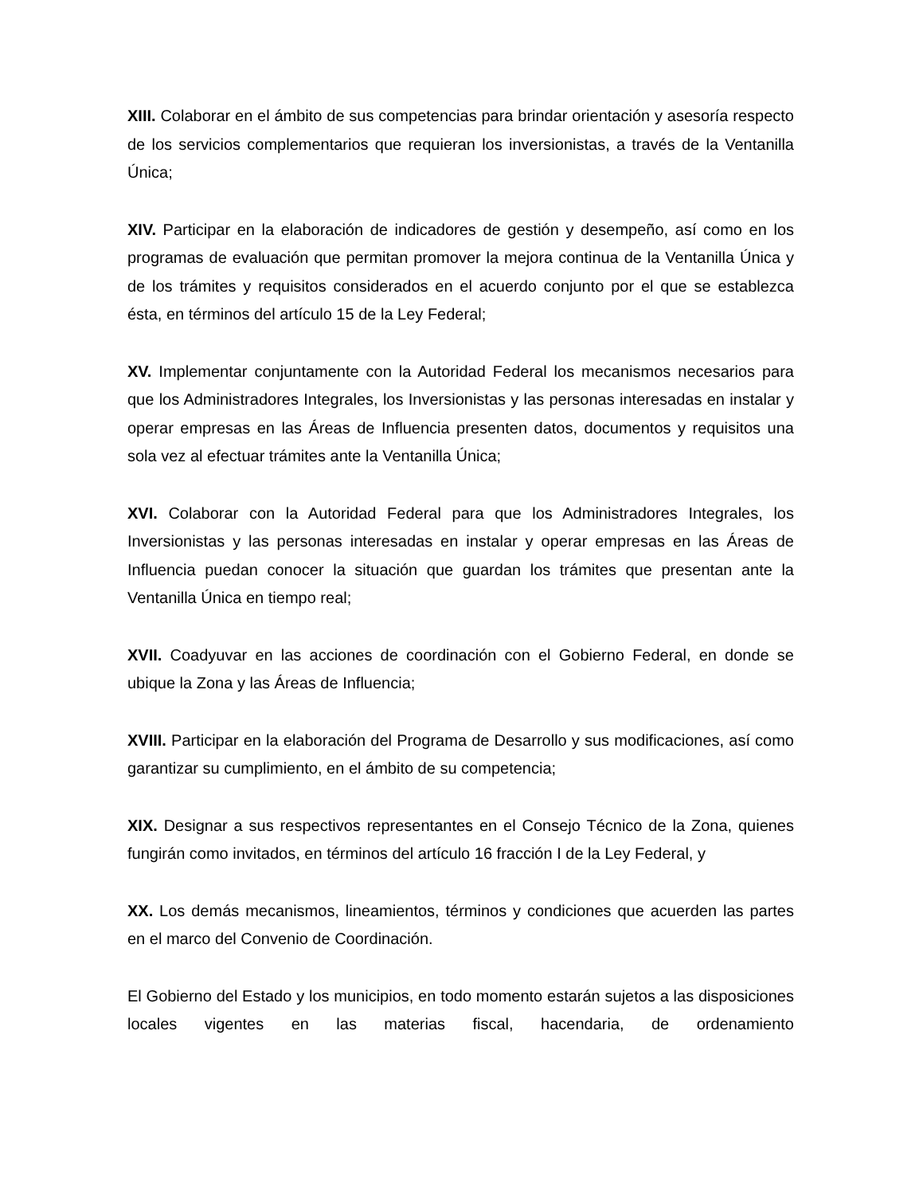XIII. Colaborar en el ámbito de sus competencias para brindar orientación y asesoría respecto de los servicios complementarios que requieran los inversionistas, a través de la Ventanilla Única;
XIV. Participar en la elaboración de indicadores de gestión y desempeño, así como en los programas de evaluación que permitan promover la mejora continua de la Ventanilla Única y de los trámites y requisitos considerados en el acuerdo conjunto por el que se establezca ésta, en términos del artículo 15 de la Ley Federal;
XV. Implementar conjuntamente con la Autoridad Federal los mecanismos necesarios para que los Administradores Integrales, los Inversionistas y las personas interesadas en instalar y operar empresas en las Áreas de Influencia presenten datos, documentos y requisitos una sola vez al efectuar trámites ante la Ventanilla Única;
XVI. Colaborar con la Autoridad Federal para que los Administradores Integrales, los Inversionistas y las personas interesadas en instalar y operar empresas en las Áreas de Influencia puedan conocer la situación que guardan los trámites que presentan ante la Ventanilla Única en tiempo real;
XVII. Coadyuvar en las acciones de coordinación con el Gobierno Federal, en donde se ubique la Zona y las Áreas de Influencia;
XVIII. Participar en la elaboración del Programa de Desarrollo y sus modificaciones, así como garantizar su cumplimiento, en el ámbito de su competencia;
XIX. Designar a sus respectivos representantes en el Consejo Técnico de la Zona, quienes fungirán como invitados, en términos del artículo 16 fracción I de la Ley Federal, y
XX. Los demás mecanismos, lineamientos, términos y condiciones que acuerden las partes en el marco del Convenio de Coordinación.
El Gobierno del Estado y los municipios, en todo momento estarán sujetos a las disposiciones locales vigentes en las materias fiscal, hacendaria, de ordenamiento